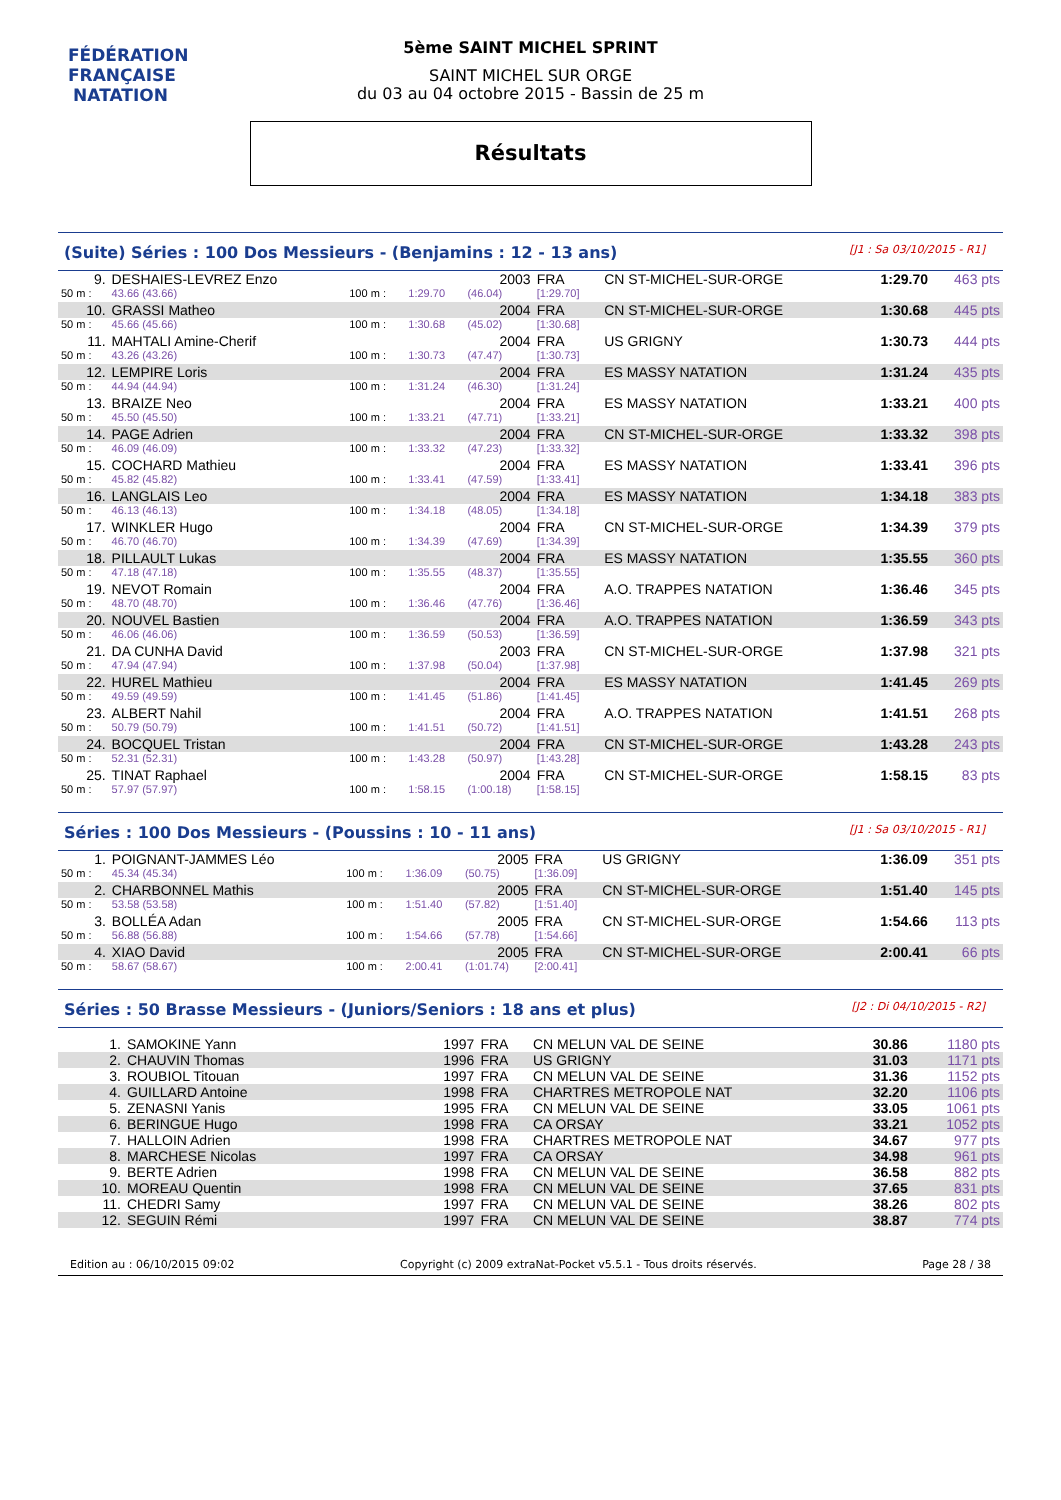FÉDÉRATION FRANÇAISE
NATATION
5ème SAINT MICHEL SPRINT
SAINT MICHEL SUR ORGE
du 03 au 04 octobre 2015 - Bassin de 25 m
Résultats
(Suite) Séries : 100 Dos Messieurs - (Benjamins : 12 - 13 ans) [J1 : Sa 03/10/2015 - R1]
| 9. | DESHAIES-LEVREZ Enzo | | | 2003 | FRA | CN ST-MICHEL-SUR-ORGE | 1:29.70 | 463 pts |
| 50 m : | 43.66 (43.66) | 100 m : | 1:29.70 | (46.04) | [1:29.70] | | | |
| 10. | GRASSI Matheo | | | 2004 | FRA | CN ST-MICHEL-SUR-ORGE | 1:30.68 | 445 pts |
| 50 m : | 45.66 (45.66) | 100 m : | 1:30.68 | (45.02) | [1:30.68] | | | |
| 11. | MAHTALI Amine-Cherif | | | 2004 | FRA | US GRIGNY | 1:30.73 | 444 pts |
| 50 m : | 43.26 (43.26) | 100 m : | 1:30.73 | (47.47) | [1:30.73] | | | |
| 12. | LEMPIRE Loris | | | 2004 | FRA | ES MASSY NATATION | 1:31.24 | 435 pts |
| 50 m : | 44.94 (44.94) | 100 m : | 1:31.24 | (46.30) | [1:31.24] | | | |
| 13. | BRAIZE Neo | | | 2004 | FRA | ES MASSY NATATION | 1:33.21 | 400 pts |
| 50 m : | 45.50 (45.50) | 100 m : | 1:33.21 | (47.71) | [1:33.21] | | | |
| 14. | PAGE Adrien | | | 2004 | FRA | CN ST-MICHEL-SUR-ORGE | 1:33.32 | 398 pts |
| 50 m : | 46.09 (46.09) | 100 m : | 1:33.32 | (47.23) | [1:33.32] | | | |
| 15. | COCHARD Mathieu | | | 2004 | FRA | ES MASSY NATATION | 1:33.41 | 396 pts |
| 50 m : | 45.82 (45.82) | 100 m : | 1:33.41 | (47.59) | [1:33.41] | | | |
| 16. | LANGLAIS Leo | | | 2004 | FRA | ES MASSY NATATION | 1:34.18 | 383 pts |
| 50 m : | 46.13 (46.13) | 100 m : | 1:34.18 | (48.05) | [1:34.18] | | | |
| 17. | WINKLER Hugo | | | 2004 | FRA | CN ST-MICHEL-SUR-ORGE | 1:34.39 | 379 pts |
| 50 m : | 46.70 (46.70) | 100 m : | 1:34.39 | (47.69) | [1:34.39] | | | |
| 18. | PILLAULT Lukas | | | 2004 | FRA | ES MASSY NATATION | 1:35.55 | 360 pts |
| 50 m : | 47.18 (47.18) | 100 m : | 1:35.55 | (48.37) | [1:35.55] | | | |
| 19. | NEVOT Romain | | | 2004 | FRA | A.O. TRAPPES NATATION | 1:36.46 | 345 pts |
| 50 m : | 48.70 (48.70) | 100 m : | 1:36.46 | (47.76) | [1:36.46] | | | |
| 20. | NOUVEL Bastien | | | 2004 | FRA | A.O. TRAPPES NATATION | 1:36.59 | 343 pts |
| 50 m : | 46.06 (46.06) | 100 m : | 1:36.59 | (50.53) | [1:36.59] | | | |
| 21. | DA CUNHA David | | | 2003 | FRA | CN ST-MICHEL-SUR-ORGE | 1:37.98 | 321 pts |
| 50 m : | 47.94 (47.94) | 100 m : | 1:37.98 | (50.04) | [1:37.98] | | | |
| 22. | HUREL Mathieu | | | 2004 | FRA | ES MASSY NATATION | 1:41.45 | 269 pts |
| 50 m : | 49.59 (49.59) | 100 m : | 1:41.45 | (51.86) | [1:41.45] | | | |
| 23. | ALBERT Nahil | | | 2004 | FRA | A.O. TRAPPES NATATION | 1:41.51 | 268 pts |
| 50 m : | 50.79 (50.79) | 100 m : | 1:41.51 | (50.72) | [1:41.51] | | | |
| 24. | BOCQUEL Tristan | | | 2004 | FRA | CN ST-MICHEL-SUR-ORGE | 1:43.28 | 243 pts |
| 50 m : | 52.31 (52.31) | 100 m : | 1:43.28 | (50.97) | [1:43.28] | | | |
| 25. | TINAT Raphael | | | 2004 | FRA | CN ST-MICHEL-SUR-ORGE | 1:58.15 | 83 pts |
| 50 m : | 57.97 (57.97) | 100 m : | 1:58.15 | (1:00.18) | [1:58.15] | | | |
Séries : 100 Dos Messieurs - (Poussins : 10 - 11 ans) [J1 : Sa 03/10/2015 - R1]
| 1. | POIGNANT-JAMMES Léo | | | 2005 | FRA | US GRIGNY | 1:36.09 | 351 pts |
| 50 m : | 45.34 (45.34) | 100 m : | 1:36.09 | (50.75) | [1:36.09] | | | |
| 2. | CHARBONNEL Mathis | | | 2005 | FRA | CN ST-MICHEL-SUR-ORGE | 1:51.40 | 145 pts |
| 50 m : | 53.58 (53.58) | 100 m : | 1:51.40 | (57.82) | [1:51.40] | | | |
| 3. | BOLLÉA Adan | | | 2005 | FRA | CN ST-MICHEL-SUR-ORGE | 1:54.66 | 113 pts |
| 50 m : | 56.88 (56.88) | 100 m : | 1:54.66 | (57.78) | [1:54.66] | | | |
| 4. | XIAO David | | | 2005 | FRA | CN ST-MICHEL-SUR-ORGE | 2:00.41 | 66 pts |
| 50 m : | 58.67 (58.67) | 100 m : | 2:00.41 | (1:01.74) | [2:00.41] | | | |
Séries : 50 Brasse Messieurs - (Juniors/Seniors : 18 ans et plus) [J2 : Di 04/10/2015 - R2]
| 1. | SAMOKINE Yann | 1997 | FRA | CN MELUN VAL DE SEINE | 30.86 | 1180 pts |
| 2. | CHAUVIN Thomas | 1996 | FRA | US GRIGNY | 31.03 | 1171 pts |
| 3. | ROUBIOL Titouan | 1997 | FRA | CN MELUN VAL DE SEINE | 31.36 | 1152 pts |
| 4. | GUILLARD Antoine | 1998 | FRA | CHARTRES METROPOLE NAT | 32.20 | 1106 pts |
| 5. | ZENASNI Yanis | 1995 | FRA | CN MELUN VAL DE SEINE | 33.05 | 1061 pts |
| 6. | BERINGUE Hugo | 1998 | FRA | CA ORSAY | 33.21 | 1052 pts |
| 7. | HALLOIN Adrien | 1998 | FRA | CHARTRES METROPOLE NAT | 34.67 | 977 pts |
| 8. | MARCHESE Nicolas | 1997 | FRA | CA ORSAY | 34.98 | 961 pts |
| 9. | BERTE Adrien | 1998 | FRA | CN MELUN VAL DE SEINE | 36.58 | 882 pts |
| 10. | MOREAU Quentin | 1998 | FRA | CN MELUN VAL DE SEINE | 37.65 | 831 pts |
| 11. | CHEDRI Samy | 1997 | FRA | CN MELUN VAL DE SEINE | 38.26 | 802 pts |
| 12. | SEGUIN Rémi | 1997 | FRA | CN MELUN VAL DE SEINE | 38.87 | 774 pts |
Edition au : 06/10/2015 09:02 Copyright (c) 2009 extraNat-Pocket v5.5.1 - Tous droits réservés. Page 28 / 38